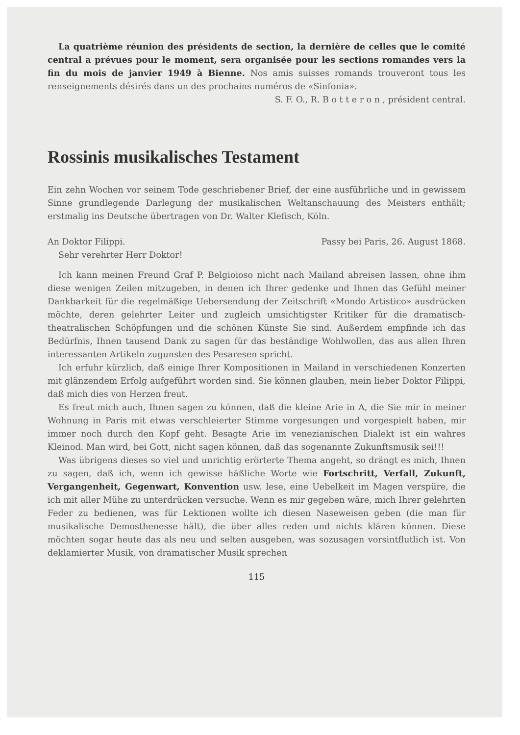La quatrième réunion des présidents de section, la dernière de celles que le comité central a prévues pour le moment, sera organisée pour les sections romandes vers la fin du mois de janvier 1949 à Bienne. Nos amis suisses romands trouveront tous les renseignements désirés dans un des prochains numéros de «Sinfonia».
S. F. O., R. B o t t e r o n , président central.
Rossinis musikalisches Testament
Ein zehn Wochen vor seinem Tode geschriebener Brief, der eine ausführliche und in gewissem Sinne grundlegende Darlegung der musikalischen Weltanschauung des Meisters enthält; erstmalig ins Deutsche übertragen von Dr. Walter Klefisch, Köln.
An Doktor Filippi. Passy bei Paris, 26. August 1868.
Sehr verehrter Herr Doktor!
Ich kann meinen Freund Graf P. Belgioioso nicht nach Mailand abreisen lassen, ohne ihm diese wenigen Zeilen mitzugeben, in denen ich Ihrer gedenke und Ihnen das Gefühl meiner Dankbarkeit für die regelmäßige Uebersendung der Zeitschrift «Mondo Artistico» ausdrücken möchte, deren gelehrter Leiter und zugleich umsichtigster Kritiker für die dramatisch-theatralischen Schöpfungen und die schönen Künste Sie sind. Außerdem empfinde ich das Bedürfnis, Ihnen tausend Dank zu sagen für das beständige Wohlwollen, das aus allen Ihren interessanten Artikeln zugunsten des Pesaresen spricht.
Ich erfuhr kürzlich, daß einige Ihrer Kompositionen in Mailand in verschiedenen Konzerten mit glänzendem Erfolg aufgeführt worden sind. Sie können glauben, mein lieber Doktor Filippi, daß mich dies von Herzen freut.
Es freut mich auch, Ihnen sagen zu können, daß die kleine Arie in A, die Sie mir in meiner Wohnung in Paris mit etwas verschleierter Stimme vorgesungen und vorgespielt haben, mir immer noch durch den Kopf geht. Besagte Arie im venezianischen Dialekt ist ein wahres Kleinod. Man wird, bei Gott, nicht sagen können, daß das sogenannte Zukunftsmusik sei!!!
Was übrigens dieses so viel und unrichtig erörterte Thema angeht, so drängt es mich, Ihnen zu sagen, daß ich, wenn ich gewisse häßliche Worte wie Fortschritt, Verfall, Zukunft, Vergangenheit, Gegenwart, Konvention usw. lese, eine Uebelkeit im Magen verspüre, die ich mit aller Mühe zu unterdrücken versuche. Wenn es mir gegeben wäre, mich Ihrer gelehrten Feder zu bedienen, was für Lektionen wollte ich diesen Naseweisen geben (die man für musikalische Demosthenesse hält), die über alles reden und nichts klären können. Diese möchten sogar heute das als neu und selten ausgeben, was sozusagen vorsintflutlich ist. Von deklamierter Musik, von dramatischer Musik sprechen
115